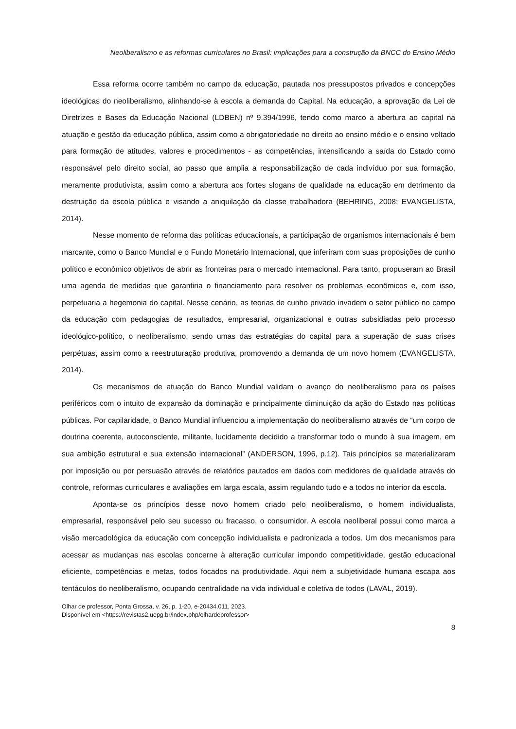Neoliberalismo e as reformas curriculares no Brasil: implicações para a construção da BNCC do Ensino Médio
Essa reforma ocorre também no campo da educação, pautada nos pressupostos privados e concepções ideológicas do neoliberalismo, alinhando-se à escola a demanda do Capital. Na educação, a aprovação da Lei de Diretrizes e Bases da Educação Nacional (LDBEN) nº 9.394/1996, tendo como marco a abertura ao capital na atuação e gestão da educação pública, assim como a obrigatoriedade no direito ao ensino médio e o ensino voltado para formação de atitudes, valores e procedimentos - as competências, intensificando a saída do Estado como responsável pelo direito social, ao passo que amplia a responsabilização de cada indivíduo por sua formação, meramente produtivista, assim como a abertura aos fortes slogans de qualidade na educação em detrimento da destruição da escola pública e visando a aniquilação da classe trabalhadora (BEHRING, 2008; EVANGELISTA, 2014).
Nesse momento de reforma das políticas educacionais, a participação de organismos internacionais é bem marcante, como o Banco Mundial e o Fundo Monetário Internacional, que inferiram com suas proposições de cunho político e econômico objetivos de abrir as fronteiras para o mercado internacional. Para tanto, propuseram ao Brasil uma agenda de medidas que garantiria o financiamento para resolver os problemas econômicos e, com isso, perpetuaria a hegemonia do capital. Nesse cenário, as teorias de cunho privado invadem o setor público no campo da educação com pedagogias de resultados, empresarial, organizacional e outras subsidiadas pelo processo ideológico-político, o neoliberalismo, sendo umas das estratégias do capital para a superação de suas crises perpétuas, assim como a reestruturação produtiva, promovendo a demanda de um novo homem (EVANGELISTA, 2014).
Os mecanismos de atuação do Banco Mundial validam o avanço do neoliberalismo para os países periféricos com o intuito de expansão da dominação e principalmente diminuição da ação do Estado nas políticas públicas. Por capilaridade, o Banco Mundial influenciou a implementação do neoliberalismo através de “um corpo de doutrina coerente, autoconsciente, militante, lucidamente decidido a transformar todo o mundo à sua imagem, em sua ambição estrutural e sua extensão internacional” (ANDERSON, 1996, p.12). Tais princípios se materializaram por imposição ou por persuasão através de relatórios pautados em dados com medidores de qualidade através do controle, reformas curriculares e avaliações em larga escala, assim regulando tudo e a todos no interior da escola.
Aponta-se os princípios desse novo homem criado pelo neoliberalismo, o homem individualista, empresarial, responsável pelo seu sucesso ou fracasso, o consumidor. A escola neoliberal possui como marca a visão mercadológica da educação com concepção individualista e padronizada a todos. Um dos mecanismos para acessar as mudanças nas escolas concerne à alteração curricular impondo competitividade, gestão educacional eficiente, competências e metas, todos focados na produtividade. Aqui nem a subjetividade humana escapa aos tentáculos do neoliberalismo, ocupando centralidade na vida individual e coletiva de todos (LAVAL, 2019).
Olhar de professor, Ponta Grossa, v. 26, p. 1-20, e-20434.011, 2023.
Disponível em <https://revistas2.uepg.br/index.php/olhardeprofessor>
8